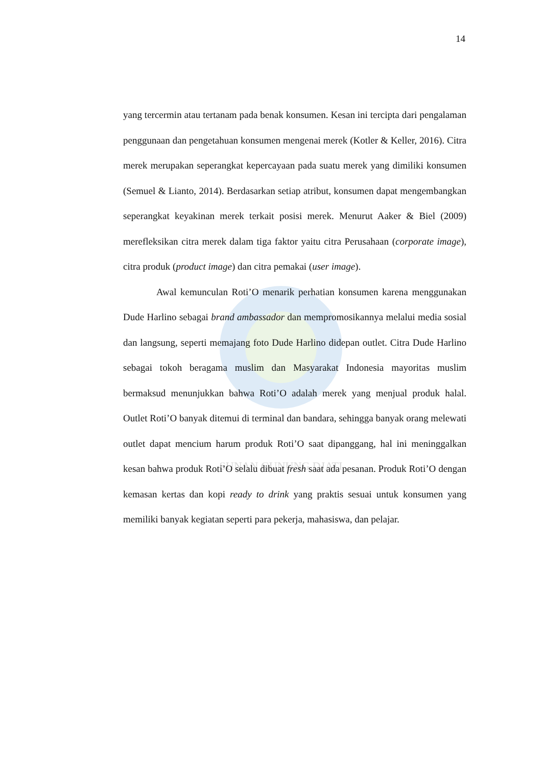SUNAN GUNUNG DJATI
14
yang tercermin atau tertanam pada benak konsumen. Kesan ini tercipta dari pengalaman penggunaan dan pengetahuan konsumen mengenai merek (Kotler & Keller, 2016). Citra merek merupakan seperangkat kepercayaan pada suatu merek yang dimiliki konsumen (Semuel & Lianto, 2014). Berdasarkan setiap atribut, konsumen dapat mengembangkan seperangkat keyakinan merek terkait posisi merek. Menurut Aaker & Biel (2009) merefleksikan citra merek dalam tiga faktor yaitu citra Perusahaan (corporate image), citra produk (product image) dan citra pemakai (user image).
Awal kemunculan Roti’O menarik perhatian konsumen karena menggunakan Dude Harlino sebagai brand ambassador dan mempromosikannya melalui media sosial dan langsung, seperti memajang foto Dude Harlino didepan outlet. Citra Dude Harlino sebagai tokoh beragama muslim dan Masyarakat Indonesia mayoritas muslim bermaksud menunjukkan bahwa Roti’O adalah merek yang menjual produk halal. Outlet Roti’O banyak ditemui di terminal dan bandara, sehingga banyak orang melewati outlet dapat mencium harum produk Roti’O saat dipanggang, hal ini meninggalkan kesan bahwa produk Roti’O selalu dibuat fresh saat ada pesanan. Produk Roti’O dengan kemasan kertas dan kopi ready to drink yang praktis sesuai untuk konsumen yang memiliki banyak kegiatan seperti para pekerja, mahasiswa, dan pelajar.